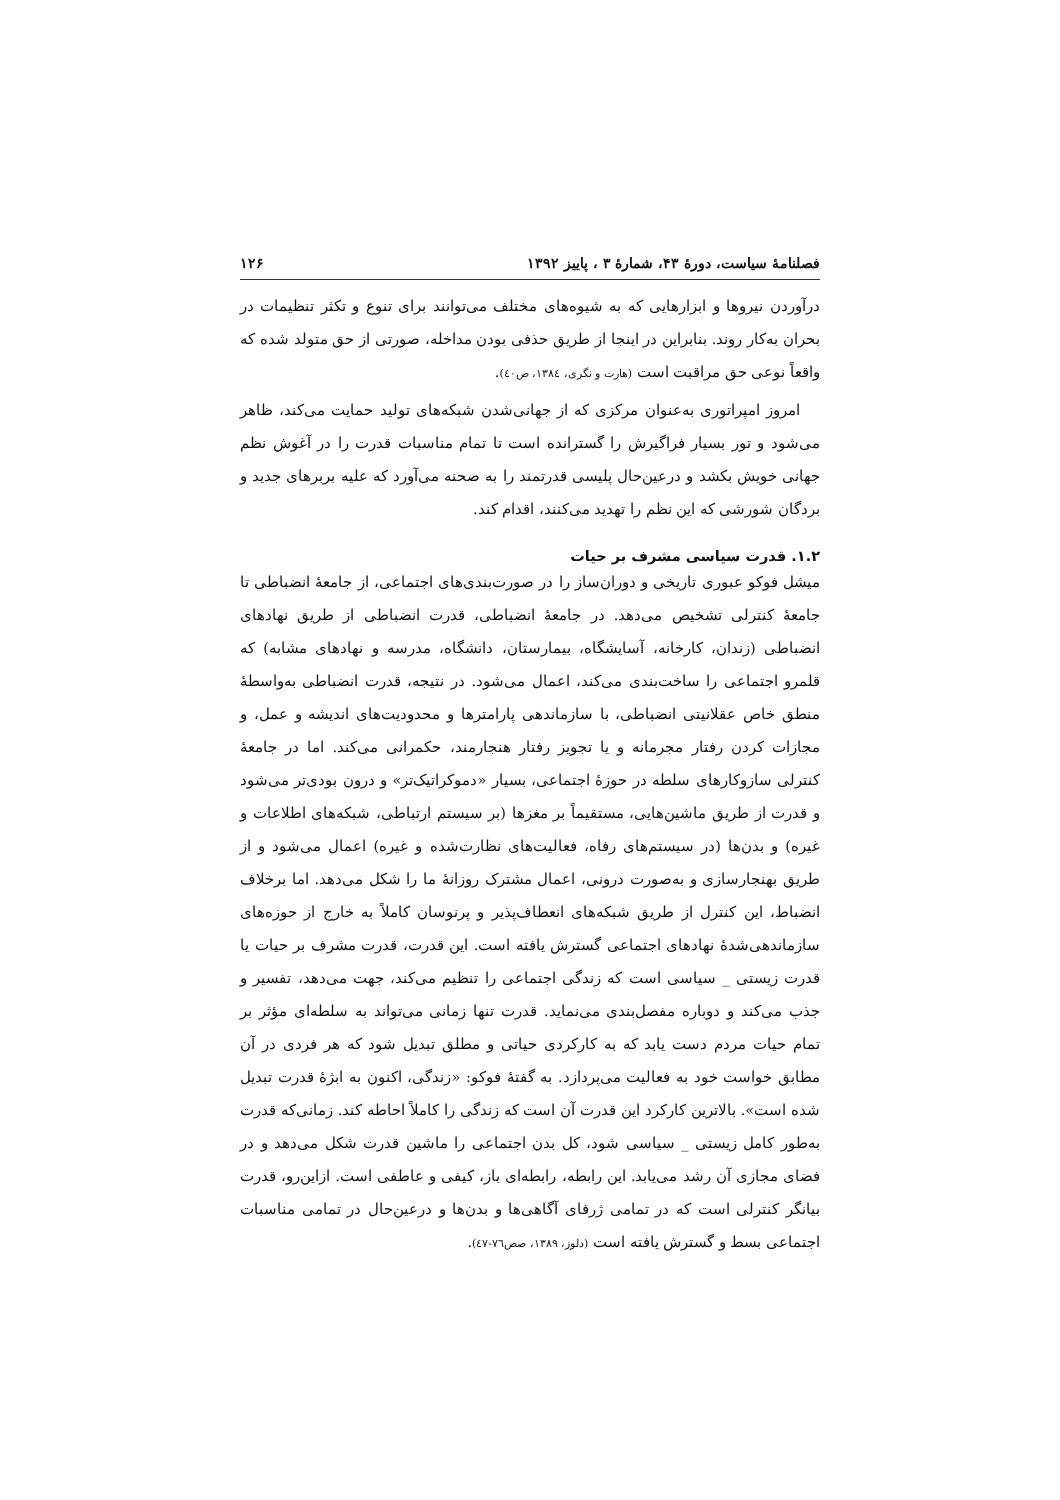فصلنامهٔ سیاست، دورهٔ ۴۳، شمارهٔ ۳ ، پاییز ۱۳۹۲ ۱۲۶
درآوردن نیروها و ابزارهایی که به شیوه‌های مختلف می‌توانند برای تنوع و تکثر تنظیمات در بحران به‌کار روند. بنابراین در اینجا از طریق حذفی بودن مداخله، صورتی از حق متولد شده که واقعاً نوعی حق مراقبت است (هارت و نگری، ۱۳۸٤، ص٤٠).
امروز امپراتوری به‌عنوان مرکزی که از جهانی‌شدن شبکه‌های تولید حمایت می‌کند، ظاهر می‌شود و تور بسیار فراگیرش را گسترانده است تا تمام مناسبات قدرت را در آغوش نظم جهانی خویش بکشد و درعین‌حال پلیسی قدرتمند را به صحنه می‌آورد که علیه بربرهای جدید و بردگان شورشی که این نظم را تهدید می‌کنند، اقدام کند.
۱.۲. قدرت سیاسی مشرف بر حیات
میشل فوکو عبوری تاریخی و دوران‌ساز را در صورت‌بندی‌های اجتماعی، از جامعهٔ انضباطی تا جامعهٔ کنترلی تشخیص می‌دهد. در جامعهٔ انضباطی، قدرت انضباطی از طریق نهادهای انضباطی (زندان، کارخانه، آسایشگاه، بیمارستان، دانشگاه، مدرسه و نهادهای مشابه) که قلمرو اجتماعی را ساخت‌بندی می‌کند، اعمال می‌شود. در نتیجه، قدرت انضباطی به‌واسطهٔ منطق خاص عقلانیتی انضباطی، با سازماندهی پارامترها و محدودیت‌های اندیشه و عمل، و مجازات کردن رفتار مجرمانه و یا تجویز رفتار هنجارمند، حکمرانی می‌کند. اما در جامعهٔ کنترلی سازوکارهای سلطه در حوزهٔ اجتماعی، بسیار «دموکراتیک‌تر» و درون بودی‌تر می‌شود و قدرت از طریق ماشین‌هایی، مستقیماً بر مغزها (بر سیستم ارتباطی، شبکه‌های اطلاعات و غیره) و بدن‌ها (در سیستم‌های رفاه، فعالیت‌های نظارت‌شده و غیره) اعمال می‌شود و از طریق بهنجارسازی و به‌صورت درونی، اعمال مشترک روزانهٔ ما را شکل می‌دهد. اما برخلاف انضباط، این کنترل از طریق شبکه‌های انعطاف‌پذیر و پرنوسان کاملاً به خارج از حوزه‌های سازماندهی‌شدهٔ نهادهای اجتماعی گسترش یافته است. این قدرت، قدرت مشرف بر حیات یا قدرت زیستی _ سیاسی است که زندگی اجتماعی را تنظیم می‌کند، جهت می‌دهد، تفسیر و جذب می‌کند و دوباره مفصل‌بندی می‌نماید. قدرت تنها زمانی می‌تواند به سلطه‌ای مؤثر بر تمام حیات مردم دست یابد که به کارکردی حیاتی و مطلق تبدیل شود که هر فردی در آن مطابق خواست خود به فعالیت می‌پردازد. به گفتهٔ فوکو: «زندگی، اکنون به ابژهٔ قدرت تبدیل شده است». بالاترین کارکرد این قدرت آن است که زندگی را کاملاً احاطه کند. زمانی‌که قدرت به‌طور کامل زیستی _ سیاسی شود، کل بدن اجتماعی را ماشین قدرت شکل می‌دهد و در فضای مجازی آن رشد می‌یابد. این رابطه، رابطه‌ای باز، کیفی و عاطفی است. ازاین‌رو، قدرت بیانگر کنترلی است که در تمامی ژرفای آگاهی‌ها و بدن‌ها و درعین‌حال در تمامی مناسبات اجتماعی بسط و گسترش یافته است (دلوز، ۱۳۸۹، صص٧٦-٤٧).